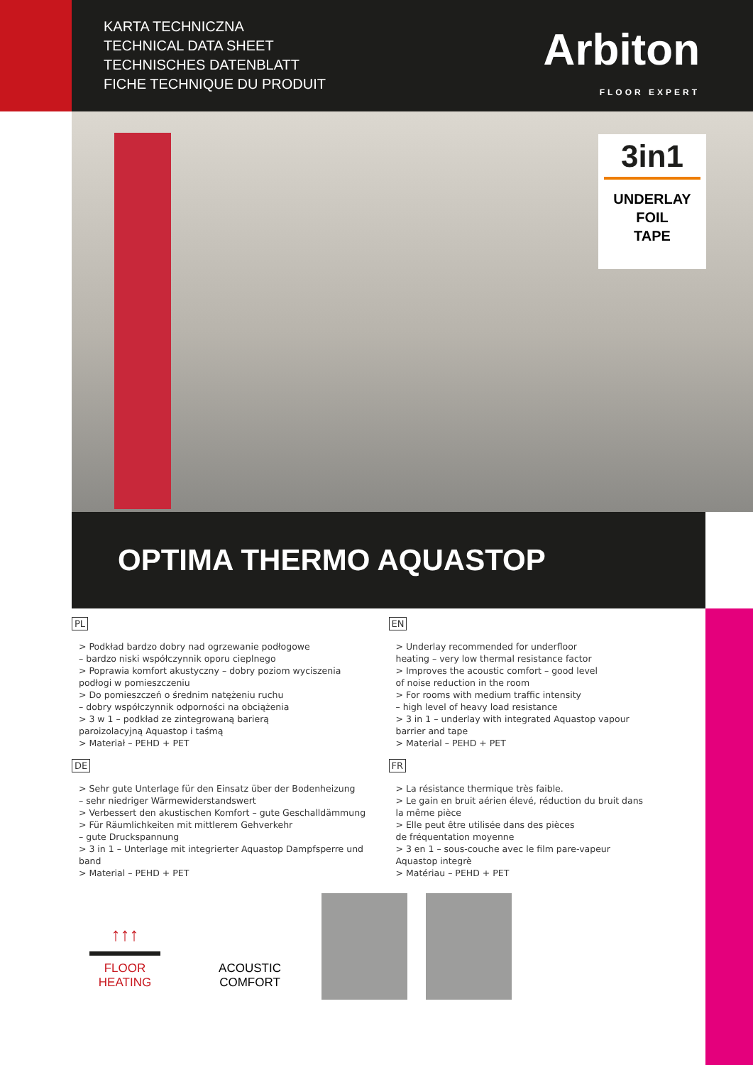KARTA TECHNICZNA
TECHNICAL DATA SHEET
TECHNISCHES DATENBLATT
FICHE TECHNIQUE DU PRODUIT
Arbiton
FLOOR EXPERT
3in1
UNDERLAY
FOIL
TAPE
OPTIMA THERMO AQUASTOP
PL
> Podkład bardzo dobry nad ogrzewanie podłogowe
– bardzo niski współczynnik oporu cieplnego
> Poprawia komfort akustyczny – dobry poziom wyciszenia
podłogi w pomieszczeniu
> Do pomieszczeń o średnim natężeniu ruchu
– dobry współczynnik odporności na obciążenia
> 3 w 1 – podkład ze zintegrowaną barierą
paroizolacyjną Aquastop i taśmą
> Materiał – PEHD + PET
DE
> Sehr gute Unterlage für den Einsatz über der Bodenheizung
– sehr niedriger Wärmewiderstandswert
> Verbessert den akustischen Komfort – gute Geschalldämmung
> Für Räumlichkeiten mit mittlerem Gehverkehr
– gute Druckspannung
> 3 in 1 – Unterlage mit integrierter Aquastop Dampfsperre und band
> Material – PEHD + PET
EN
> Underlay recommended for underfloor
heating – very low thermal resistance factor
> Improves the acoustic comfort – good level
of noise reduction in the room
> For rooms with medium traffic intensity
– high level of heavy load resistance
> 3 in 1 – underlay with integrated Aquastop vapour
barrier and tape
> Material – PEHD + PET
FR
> La résistance thermique très faible.
> Le gain en bruit aérien élevé, réduction du bruit dans
la même pièce
> Elle peut être utilisée dans des pièces
de fréquentation moyenne
> 3 en 1 – sous-couche avec le film pare-vapeur
Aquastop integrè
> Matériau – PEHD + PET
↑↑↑
FLOOR
HEATING
ACOUSTIC
COMFORT